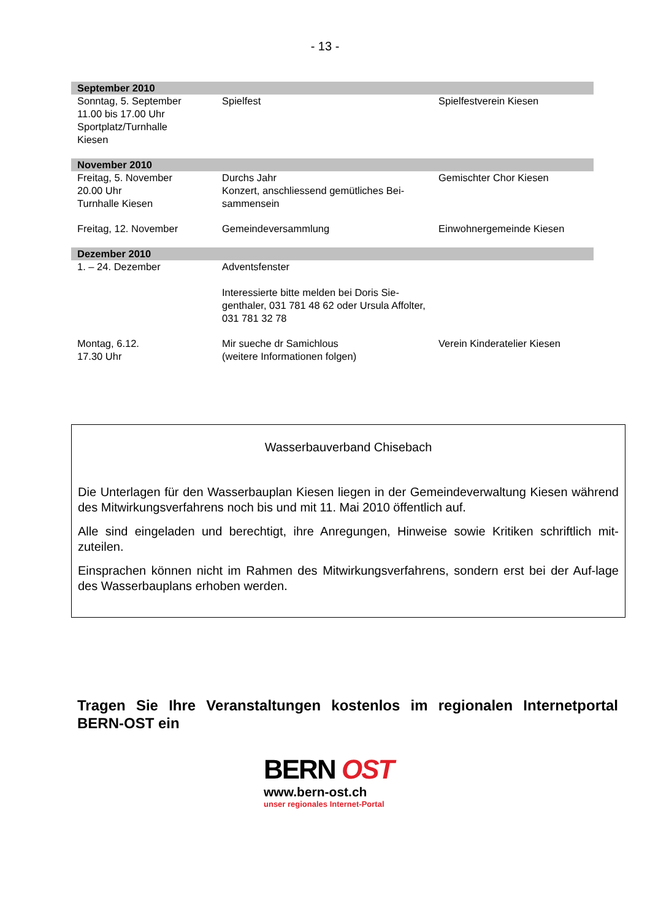- 13 -
| September 2010 | | |
| Sonntag, 5. September 11.00 bis 17.00 Uhr Sportplatz/Turnhalle Kiesen | Spielfest | Spielfestverein Kiesen |
| November 2010 | | |
| Freitag, 5. November 20.00 Uhr Turnhalle Kiesen | Durchs Jahr Konzert, anschliessend gemütliches Bei-sammensein | Gemischter Chor Kiesen |
| Freitag, 12. November | Gemeindeversammlung | Einwohnergemeinde Kiesen |
| Dezember 2010 | | |
| 1. – 24. Dezember | Adventsfenster Interessierte bitte melden bei Doris Sie-genthaler, 031 781 48 62 oder Ursula Affolter, 031 781 32 78 | |
| Montag, 6.12. 17.30 Uhr | Mir sueche dr Samichlous (weitere Informationen folgen) | Verein Kinderatelier Kiesen |
Wasserbauverband Chisebach
Die Unterlagen für den Wasserbauplan Kiesen liegen in der Gemeindeverwaltung Kiesen während des Mitwirkungsverfahrens noch bis und mit 11. Mai 2010 öffentlich auf.
Alle sind eingeladen und berechtigt, ihre Anregungen, Hinweise sowie Kritiken schriftlich mit-zuteilen.
Einsprachen können nicht im Rahmen des Mitwirkungsverfahrens, sondern erst bei der Auf-lage des Wasserbauplans erhoben werden.
Tragen Sie Ihre Veranstaltungen kostenlos im regionalen Internetportal BERN-OST ein
BERN OST
www.bern-ost.ch
unser regionales Internet-Portal